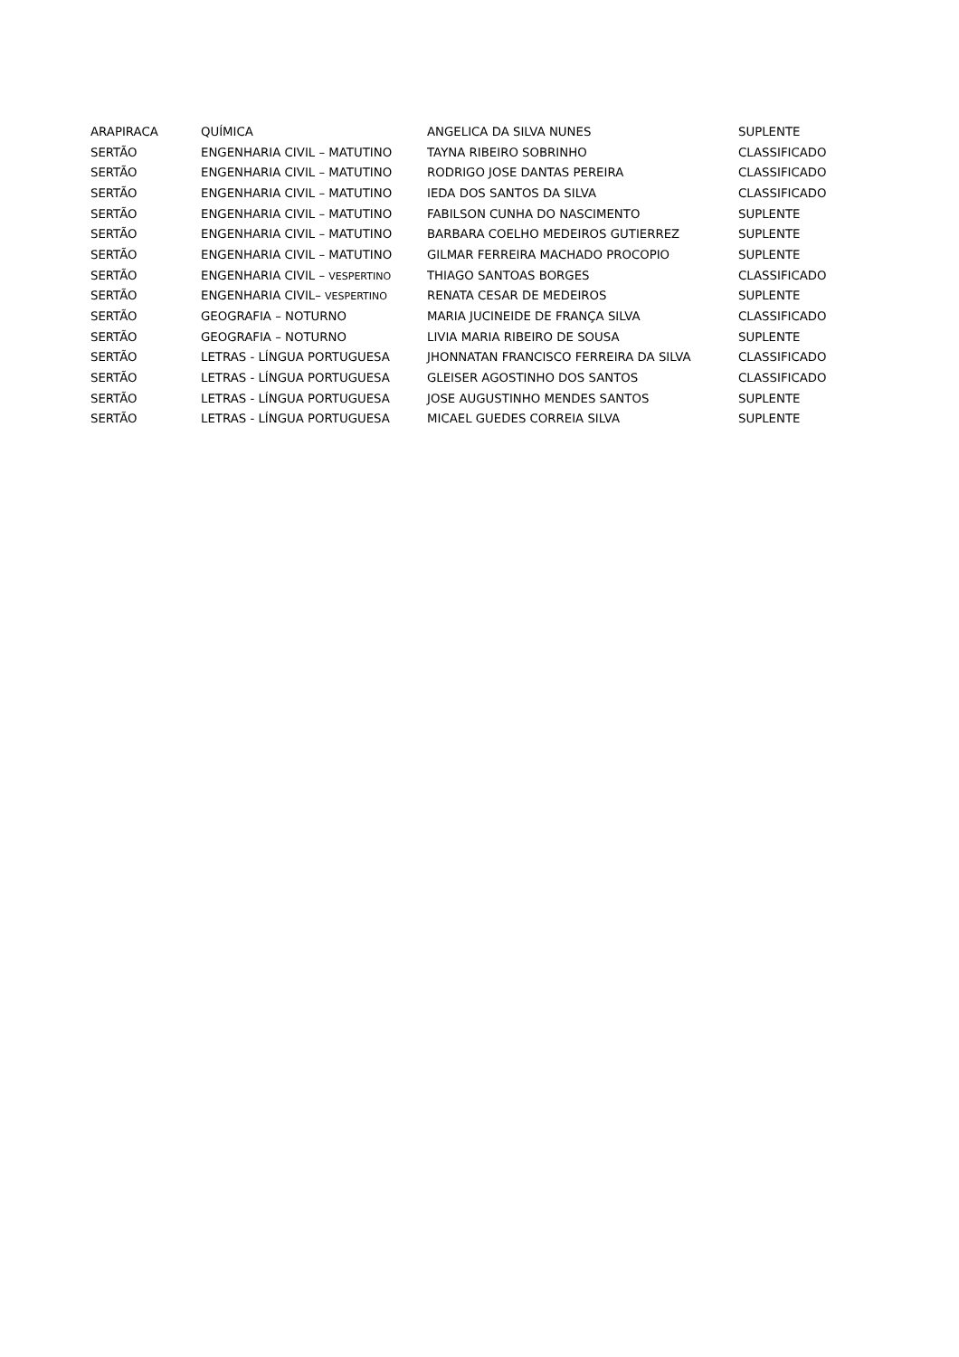| ARAPIRACA | QUÍMICA | ANGELICA DA SILVA NUNES | SUPLENTE |
| SERTÃO | ENGENHARIA CIVIL – MATUTINO | TAYNA RIBEIRO SOBRINHO | CLASSIFICADO |
| SERTÃO | ENGENHARIA CIVIL – MATUTINO | RODRIGO JOSE DANTAS PEREIRA | CLASSIFICADO |
| SERTÃO | ENGENHARIA CIVIL – MATUTINO | IEDA DOS SANTOS DA SILVA | CLASSIFICADO |
| SERTÃO | ENGENHARIA CIVIL – MATUTINO | FABILSON CUNHA DO NASCIMENTO | SUPLENTE |
| SERTÃO | ENGENHARIA CIVIL – MATUTINO | BARBARA COELHO MEDEIROS GUTIERREZ | SUPLENTE |
| SERTÃO | ENGENHARIA CIVIL – MATUTINO | GILMAR FERREIRA MACHADO PROCOPIO | SUPLENTE |
| SERTÃO | ENGENHARIA CIVIL – VESPERTINO | THIAGO SANTOAS BORGES | CLASSIFICADO |
| SERTÃO | ENGENHARIA CIVIL– VESPERTINO | RENATA CESAR DE MEDEIROS | SUPLENTE |
| SERTÃO | GEOGRAFIA – NOTURNO | MARIA JUCINEIDE DE FRANÇA SILVA | CLASSIFICADO |
| SERTÃO | GEOGRAFIA – NOTURNO | LIVIA MARIA RIBEIRO DE SOUSA | SUPLENTE |
| SERTÃO | LETRAS - LÍNGUA PORTUGUESA | JHONNATAN FRANCISCO FERREIRA DA SILVA | CLASSIFICADO |
| SERTÃO | LETRAS - LÍNGUA PORTUGUESA | GLEISER AGOSTINHO DOS SANTOS | CLASSIFICADO |
| SERTÃO | LETRAS - LÍNGUA PORTUGUESA | JOSE AUGUSTINHO MENDES SANTOS | SUPLENTE |
| SERTÃO | LETRAS - LÍNGUA PORTUGUESA | MICAEL GUEDES CORREIA SILVA | SUPLENTE |